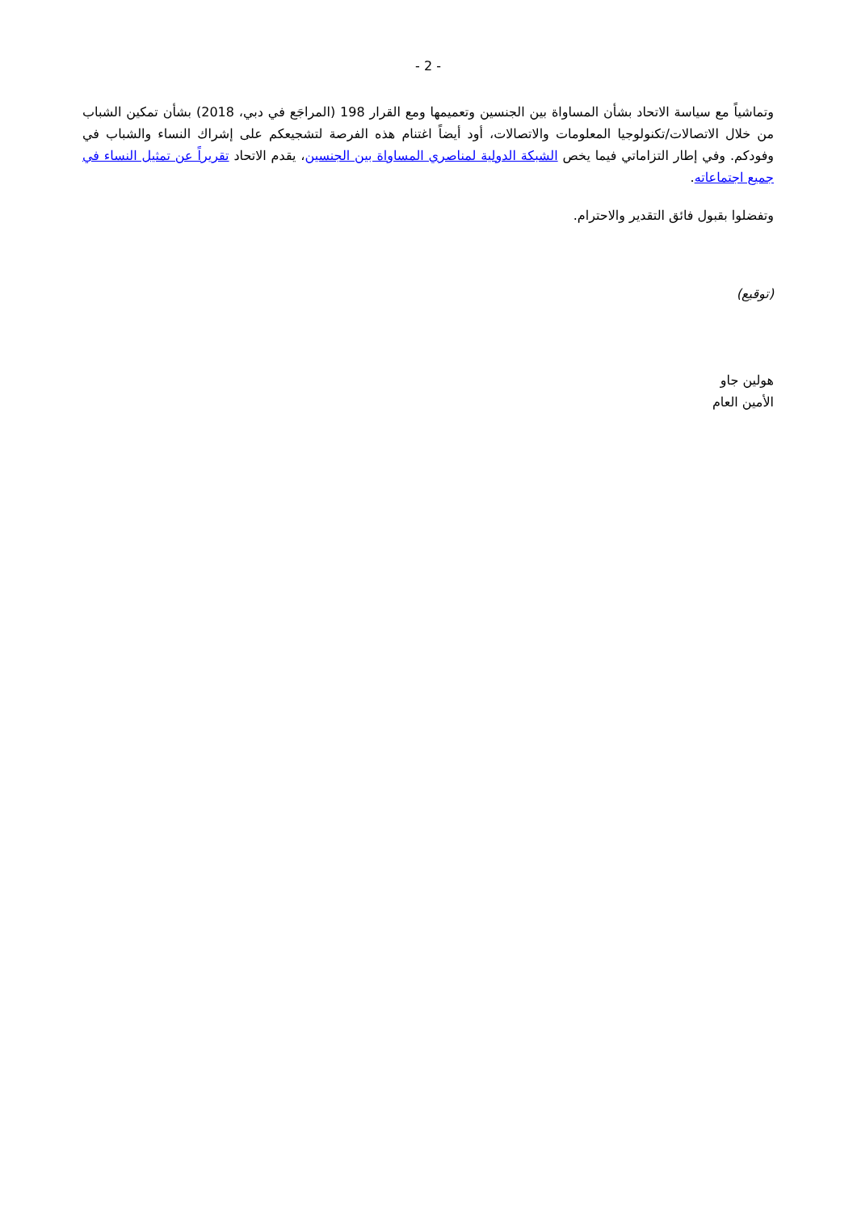- 2 -
وتماشياً مع سياسة الاتحاد بشأن المساواة بين الجنسين وتعميمها ومع القرار 198 (المراجَع في دبي، 2018) بشأن تمكين الشباب من خلال الاتصالات/تكنولوجيا المعلومات والاتصالات، أود أيضاً اغتنام هذه الفرصة لتشجيعكم على إشراك النساء والشباب في وفودكم. وفي إطار التزاماتي فيما يخص الشبكة الدولية لمناصري المساواة بين الجنسين، يقدم الاتحاد تقريراً عن تمثيل النساء في جميع اجتماعاته.
وتفضلوا بقبول فائق التقدير والاحترام.
(توقيع)
هولين جاو
الأمين العام